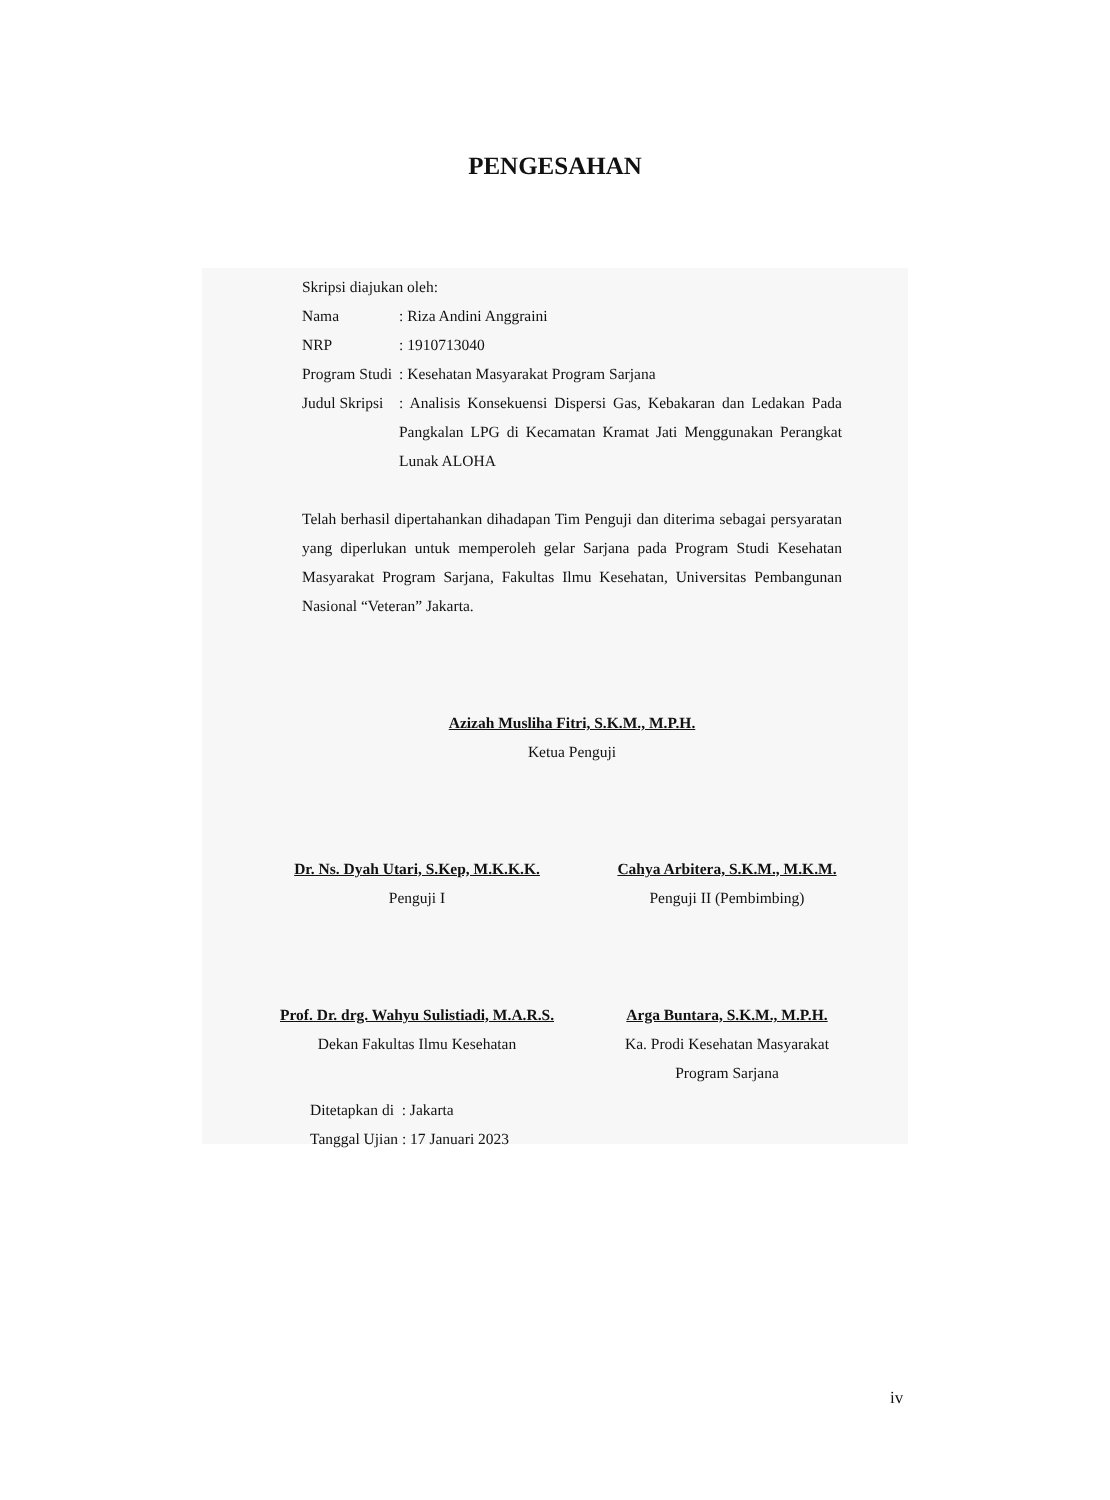PENGESAHAN
Skripsi diajukan oleh:
Nama : Riza Andini Anggraini
NRP : 1910713040
Program Studi
: Kesehatan Masyarakat Program Sarjana
Judul Skripsi
: Analisis Konsekuensi Dispersi Gas, Kebakaran dan Ledakan Pada Pangkalan LPG di Kecamatan Kramat Jati Menggunakan Perangkat Lunak ALOHA
Telah berhasil dipertahankan dihadapan Tim Penguji dan diterima sebagai persyaratan yang diperlukan untuk memperoleh gelar Sarjana pada Program Studi Kesehatan Masyarakat Program Sarjana, Fakultas Ilmu Kesehatan, Universitas Pembangunan Nasional “Veteran” Jakarta.
Azizah Musliha Fitri, S.K.M., M.P.H.
Ketua Penguji
Dr. Ns. Dyah Utari, S.Kep, M.K.K.K.
Penguji I
Cahya Arbitera, S.K.M., M.K.M.
Penguji II (Pembimbing)
Prof. Dr. drg. Wahyu Sulistiadi, M.A.R.S.
Dekan Fakultas Ilmu Kesehatan
Arga Buntara, S.K.M., M.P.H.
Ka. Prodi Kesehatan Masyarakat
Program Sarjana
Ditetapkan di : Jakarta
Tanggal Ujian : 17 Januari 2023
iv